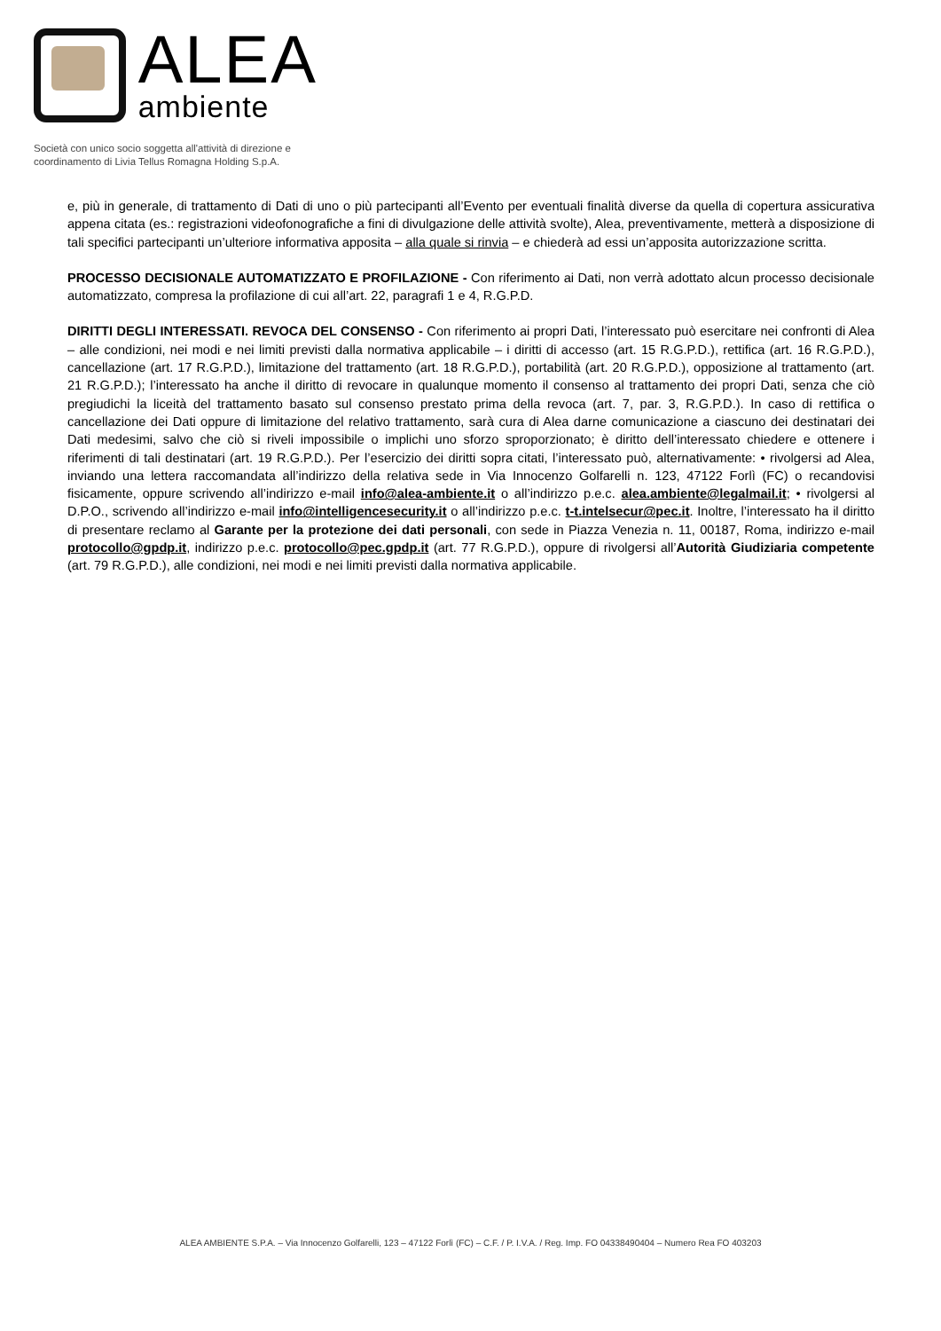ALEA
ambiente
Società con unico socio soggetta all'attività di direzione e
coordinamento di Livia Tellus Romagna Holding S.p.A.
e, più in generale, di trattamento di Dati di uno o più partecipanti all’Evento per eventuali finalità diverse da quella di copertura assicurativa appena citata (es.: registrazioni videofonografiche a fini di divulgazione delle attività svolte), Alea, preventivamente, metterà a disposizione di tali specifici partecipanti un’ulteriore informativa apposita – alla quale si rinvia – e chiederà ad essi un’apposita autorizzazione scritta.
PROCESSO DECISIONALE AUTOMATIZZATO E PROFILAZIONE - Con riferimento ai Dati, non verrà adottato alcun processo decisionale automatizzato, compresa la profilazione di cui all’art. 22, paragrafi 1 e 4, R.G.P.D.
DIRITTI DEGLI INTERESSATI. REVOCA DEL CONSENSO - Con riferimento ai propri Dati, l’interessato può esercitare nei confronti di Alea – alle condizioni, nei modi e nei limiti previsti dalla normativa applicabile – i diritti di accesso (art. 15 R.G.P.D.), rettifica (art. 16 R.G.P.D.), cancellazione (art. 17 R.G.P.D.), limitazione del trattamento (art. 18 R.G.P.D.), portabilità (art. 20 R.G.P.D.), opposizione al trattamento (art. 21 R.G.P.D.); l’interessato ha anche il diritto di revocare in qualunque momento il consenso al trattamento dei propri Dati, senza che ciò pregiudichi la liceità del trattamento basato sul consenso prestato prima della revoca (art. 7, par. 3, R.G.P.D.). In caso di rettifica o cancellazione dei Dati oppure di limitazione del relativo trattamento, sarà cura di Alea darne comunicazione a ciascuno dei destinatari dei Dati medesimi, salvo che ciò si riveli impossibile o implichi uno sforzo sproporzionato; è diritto dell’interessato chiedere e ottenere i riferimenti di tali destinatari (art. 19 R.G.P.D.). Per l’esercizio dei diritti sopra citati, l’interessato può, alternativamente: • rivolgersi ad Alea, inviando una lettera raccomandata all’indirizzo della relativa sede in Via Innocenzo Golfarelli n. 123, 47122 Forlì (FC) o recandovisi fisicamente, oppure scrivendo all’indirizzo e-mail info@alea-ambiente.it o all’indirizzo p.e.c. alea.ambiente@legalmail.it; • rivolgersi al D.P.O., scrivendo all’indirizzo e-mail info@intelligencesecurity.it o all’indirizzo p.e.c. t-t.intelsecur@pec.it. Inoltre, l’interessato ha il diritto di presentare reclamo al Garante per la protezione dei dati personali, con sede in Piazza Venezia n. 11, 00187, Roma, indirizzo e-mail protocollo@gpdp.it, indirizzo p.e.c. protocollo@pec.gpdp.it (art. 77 R.G.P.D.), oppure di rivolgersi all’Autorità Giudiziaria competente (art. 79 R.G.P.D.), alle condizioni, nei modi e nei limiti previsti dalla normativa applicabile.
ALEA AMBIENTE S.P.A. – Via Innocenzo Golfarelli, 123 – 47122 Forlì (FC) – C.F. / P. I.V.A. / Reg. Imp. FO 04338490404 – Numero Rea FO 403203